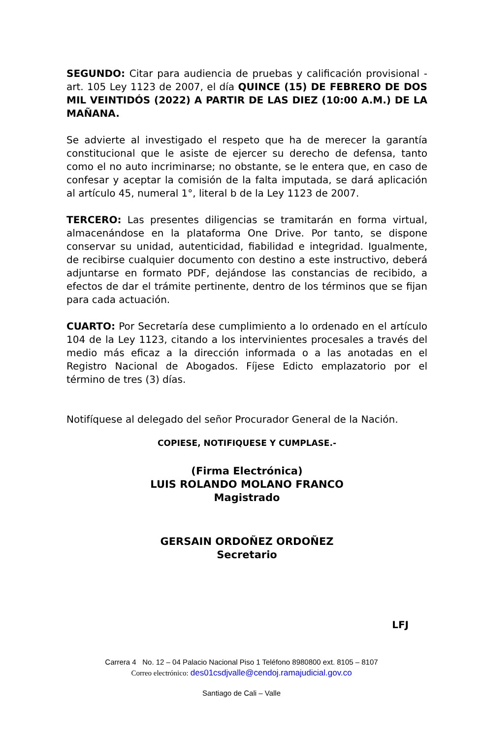SEGUNDO: Citar para audiencia de pruebas y calificación provisional - art. 105 Ley 1123 de 2007, el día QUINCE (15) DE FEBRERO DE DOS MIL VEINTIDÓS (2022) A PARTIR DE LAS DIEZ (10:00 A.M.) DE LA MAÑANA.
Se advierte al investigado el respeto que ha de merecer la garantía constitucional que le asiste de ejercer su derecho de defensa, tanto como el no auto incriminarse; no obstante, se le entera que, en caso de confesar y aceptar la comisión de la falta imputada, se dará aplicación al artículo 45, numeral 1°, literal b de la Ley 1123 de 2007.
TERCERO: Las presentes diligencias se tramitarán en forma virtual, almacenándose en la plataforma One Drive. Por tanto, se dispone conservar su unidad, autenticidad, fiabilidad e integridad. Igualmente, de recibirse cualquier documento con destino a este instructivo, deberá adjuntarse en formato PDF, dejándose las constancias de recibido, a efectos de dar el trámite pertinente, dentro de los términos que se fijan para cada actuación.
CUARTO: Por Secretaría dese cumplimiento a lo ordenado en el artículo 104 de la Ley 1123, citando a los intervinientes procesales a través del medio más eficaz a la dirección informada o a las anotadas en el Registro Nacional de Abogados. Fíjese Edicto emplazatorio por el término de tres (3) días.
Notifíquese al delegado del señor Procurador General de la Nación.
COPIESE, NOTIFIQUESE Y CUMPLASE.-
(Firma Electrónica)
LUIS ROLANDO MOLANO FRANCO
Magistrado
GERSAIN ORDOÑEZ ORDOÑEZ
Secretario
LFJ
Carrera 4 No. 12 – 04 Palacio Nacional Piso 1 Teléfono 8980800 ext. 8105 – 8107
Correo electrónico: des01csdjvalle@cendoj.ramajudicial.gov.co
Santiago de Cali – Valle